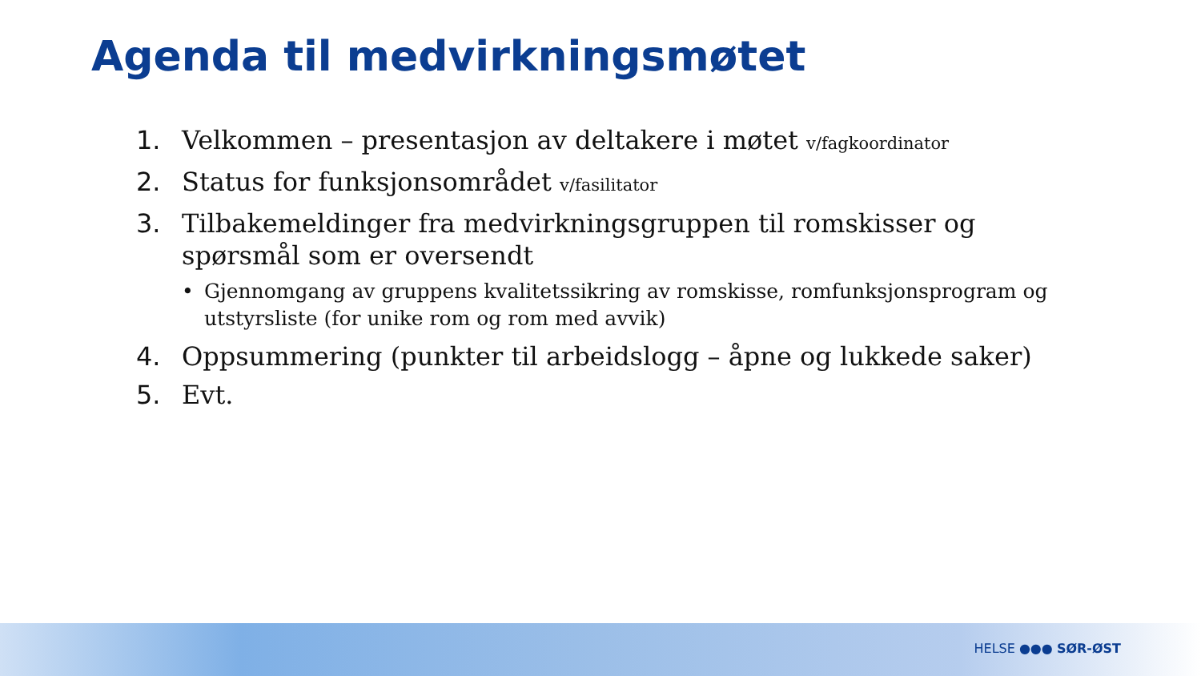Agenda til medvirkningsmøtet
1. Velkommen – presentasjon av deltakere i møtet v/fagkoordinator
2. Status for funksjonsområdet v/fasilitator
3. Tilbakemeldinger fra medvirkningsgruppen til romskisser og spørsmål som er oversendt
• Gjennomgang av gruppens kvalitetssikring av romskisse, romfunksjonsprogram og utstyrsliste (for unike rom og rom med avvik)
4. Oppsummering (punkter til arbeidslogg – åpne og lukkede saker)
5. Evt.
HELSE ●●● SØR-ØST